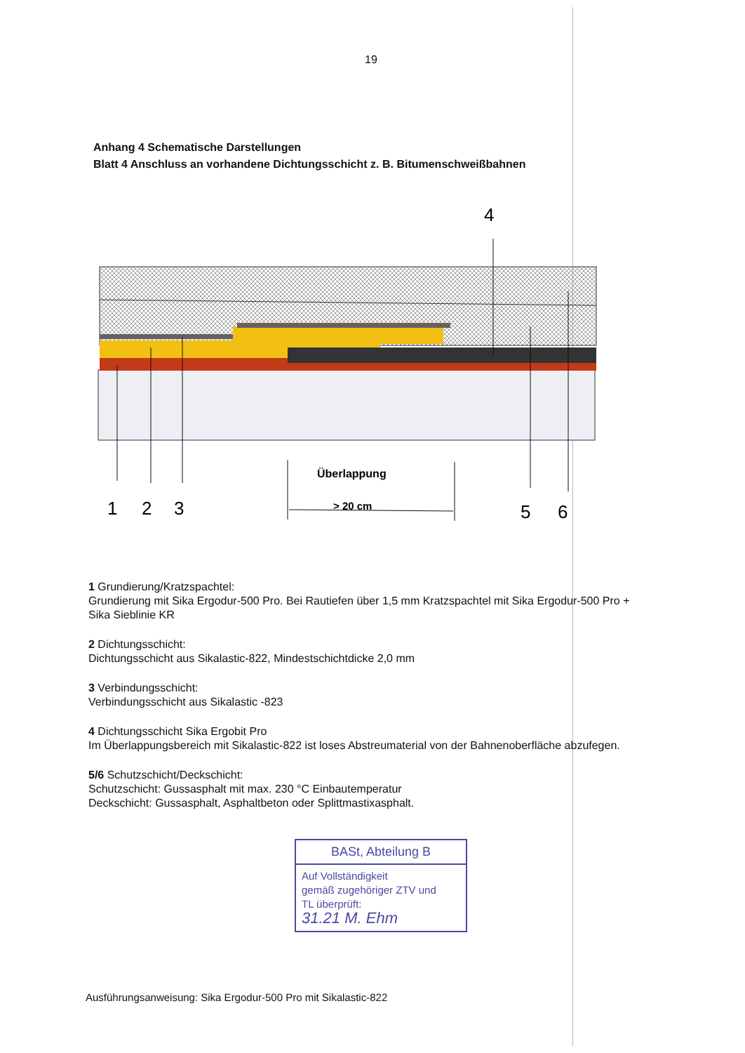19
Anhang 4 Schematische Darstellungen
Blatt 4 Anschluss an vorhandene Dichtungsschicht z. B. Bitumenschweißbahnen
4
Überlappung
> 20 cm
1
2
3
5
6
1 Grundierung/Kratzspachtel:
Grundierung mit Sika Ergodur-500 Pro. Bei Rautiefen über 1,5 mm Kratzspachtel mit Sika Ergodur-500 Pro + Sika Sieblinie KR
2 Dichtungsschicht:
Dichtungsschicht aus Sikalastic-822, Mindestschichtdicke 2,0 mm
3 Verbindungsschicht:
Verbindungsschicht aus Sikalastic -823
4 Dichtungsschicht Sika Ergobit Pro
Im Überlappungsbereich mit Sikalastic-822 ist loses Abstreumaterial von der Bahnenoberfläche abzufegen.
5/6 Schutzschicht/Deckschicht:
Schutzschicht: Gussasphalt mit max. 230 °C Einbautemperatur
Deckschicht: Gussasphalt, Asphaltbeton oder Splittmastixasphalt.
BASt, Abteilung B
Auf Vollständigkeit
gemäß zugehöriger ZTV und
TL überprüft:
31.21 M. Ehm
Ausführungsanweisung: Sika Ergodur-500 Pro mit Sikalastic-822